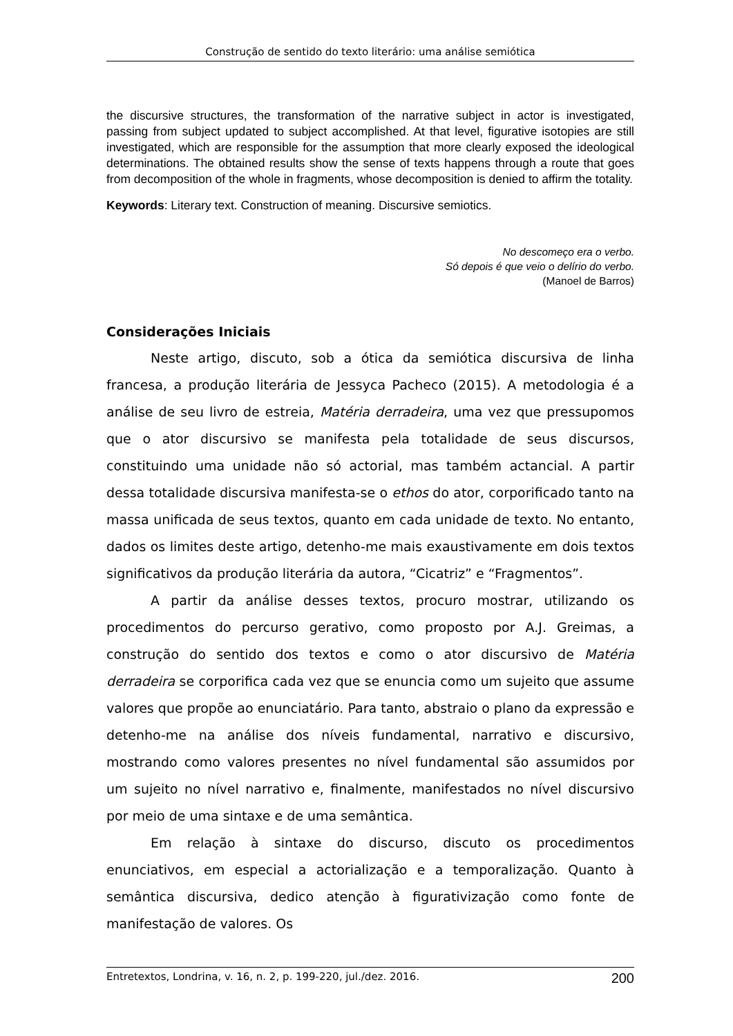Construção de sentido do texto literário: uma análise semiótica
the discursive structures, the transformation of the narrative subject in actor is investigated, passing from subject updated to subject accomplished. At that level, figurative isotopies are still investigated, which are responsible for the assumption that more clearly exposed the ideological determinations. The obtained results show the sense of texts happens through a route that goes from decomposition of the whole in fragments, whose decomposition is denied to affirm the totality.
Keywords: Literary text. Construction of meaning. Discursive semiotics.
No descomeço era o verbo.
Só depois é que veio o delírio do verbo.
(Manoel de Barros)
Considerações Iniciais
Neste artigo, discuto, sob a ótica da semiótica discursiva de linha francesa, a produção literária de Jessyca Pacheco (2015). A metodologia é a análise de seu livro de estreia, Matéria derradeira, uma vez que pressupomos que o ator discursivo se manifesta pela totalidade de seus discursos, constituindo uma unidade não só actorial, mas também actancial. A partir dessa totalidade discursiva manifesta-se o ethos do ator, corporificado tanto na massa unificada de seus textos, quanto em cada unidade de texto. No entanto, dados os limites deste artigo, detenho-me mais exaustivamente em dois textos significativos da produção literária da autora, “Cicatriz” e “Fragmentos”.
A partir da análise desses textos, procuro mostrar, utilizando os procedimentos do percurso gerativo, como proposto por A.J. Greimas, a construção do sentido dos textos e como o ator discursivo de Matéria derradeira se corporifica cada vez que se enuncia como um sujeito que assume valores que propõe ao enunciatário. Para tanto, abstraio o plano da expressão e detenho-me na análise dos níveis fundamental, narrativo e discursivo, mostrando como valores presentes no nível fundamental são assumidos por um sujeito no nível narrativo e, finalmente, manifestados no nível discursivo por meio de uma sintaxe e de uma semântica.
Em relação à sintaxe do discurso, discuto os procedimentos enunciativos, em especial a actorialização e a temporalização. Quanto à semântica discursiva, dedico atenção à figurativização como fonte de manifestação de valores. Os
Entretextos, Londrina, v. 16, n. 2, p. 199-220, jul./dez. 2016. 200